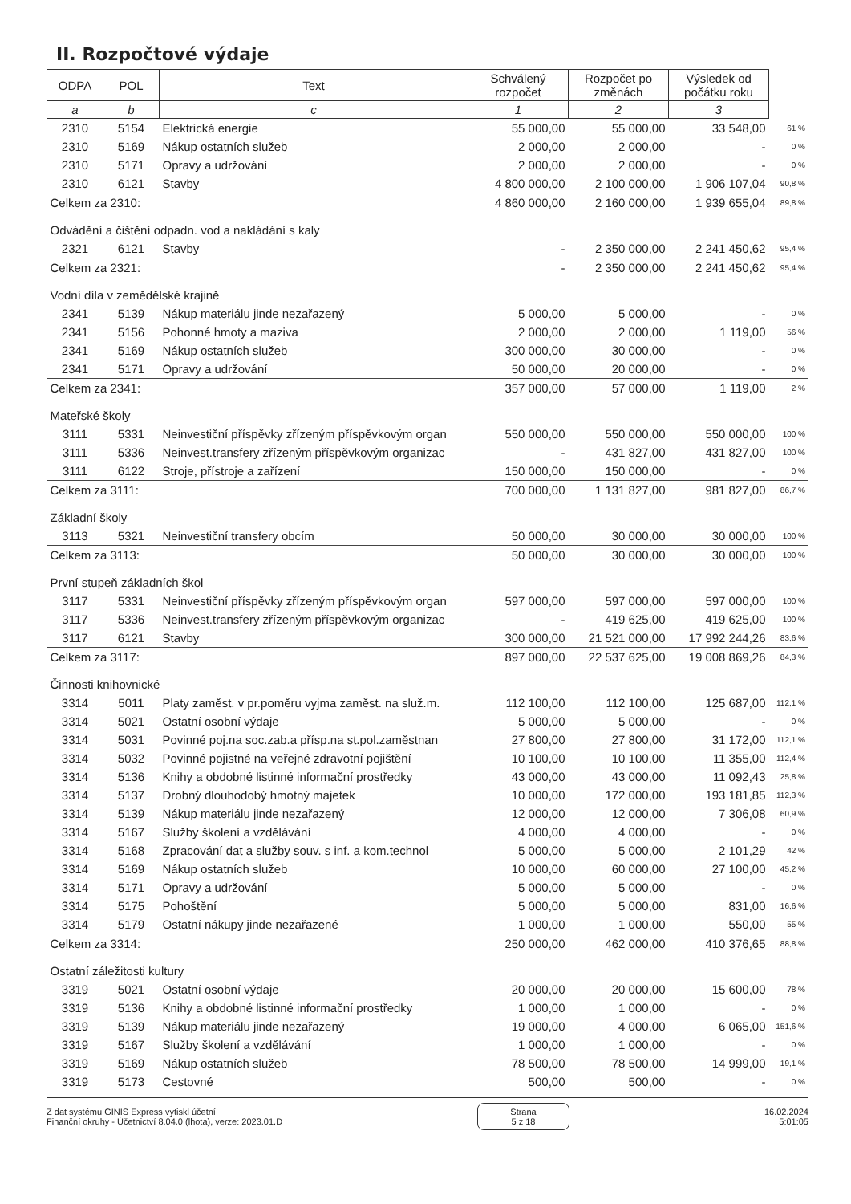II. Rozpočtové výdaje
| ODPA | POL | Text | Schválený rozpočet | Rozpočet po změnách | Výsledek od počátku roku | |
| --- | --- | --- | --- | --- | --- | --- |
| a | b | c | 1 | 2 | 3 | |
| 2310 | 5154 | Elektrická energie | 55 000,00 | 55 000,00 | 33 548,00 | 61 % |
| 2310 | 5169 | Nákup ostatních služeb | 2 000,00 | 2 000,00 | - | 0 % |
| 2310 | 5171 | Opravy a udržování | 2 000,00 | 2 000,00 | - | 0 % |
| 2310 | 6121 | Stavby | 4 800 000,00 | 2 100 000,00 | 1 906 107,04 | 90,8 % |
| Celkem za 2310: | | | 4 860 000,00 | 2 160 000,00 | 1 939 655,04 | 89,8 % |
| Odvádění a čištění odpadn. vod a nakládání s kaly | | | | | | |
| 2321 | 6121 | Stavby | - | 2 350 000,00 | 2 241 450,62 | 95,4 % |
| Celkem za 2321: | | | - | 2 350 000,00 | 2 241 450,62 | 95,4 % |
| Vodní díla v zemědělské krajině | | | | | | |
| 2341 | 5139 | Nákup materiálu jinde nezařazený | 5 000,00 | 5 000,00 | - | 0 % |
| 2341 | 5156 | Pohonné hmoty a maziva | 2 000,00 | 2 000,00 | 1 119,00 | 56 % |
| 2341 | 5169 | Nákup ostatních služeb | 300 000,00 | 30 000,00 | - | 0 % |
| 2341 | 5171 | Opravy a udržování | 50 000,00 | 20 000,00 | - | 0 % |
| Celkem za 2341: | | | 357 000,00 | 57 000,00 | 1 119,00 | 2 % |
| Mateřské školy | | | | | | |
| 3111 | 5331 | Neinvestiční příspěvky zřízeným příspěvkovým organ | 550 000,00 | 550 000,00 | 550 000,00 | 100 % |
| 3111 | 5336 | Neinvest.transfery zřízeným příspěvkovým organizac | - | 431 827,00 | 431 827,00 | 100 % |
| 3111 | 6122 | Stroje, přístroje a zařízení | 150 000,00 | 150 000,00 | - | 0 % |
| Celkem za 3111: | | | 700 000,00 | 1 131 827,00 | 981 827,00 | 86,7 % |
| Základní školy | | | | | | |
| 3113 | 5321 | Neinvestiční transfery obcím | 50 000,00 | 30 000,00 | 30 000,00 | 100 % |
| Celkem za 3113: | | | 50 000,00 | 30 000,00 | 30 000,00 | 100 % |
| První stupeň základních škol | | | | | | |
| 3117 | 5331 | Neinvestiční příspěvky zřízeným příspěvkovým organ | 597 000,00 | 597 000,00 | 597 000,00 | 100 % |
| 3117 | 5336 | Neinvest.transfery zřízeným příspěvkovým organizac | - | 419 625,00 | 419 625,00 | 100 % |
| 3117 | 6121 | Stavby | 300 000,00 | 21 521 000,00 | 17 992 244,26 | 83,6 % |
| Celkem za 3117: | | | 897 000,00 | 22 537 625,00 | 19 008 869,26 | 84,3 % |
| Činnosti knihovnické | | | | | | |
| 3314 | 5011 | Platy zaměst. v pr.poměru vyjma zaměst. na služ.m. | 112 100,00 | 112 100,00 | 125 687,00 | 112,1 % |
| 3314 | 5021 | Ostatní osobní výdaje | 5 000,00 | 5 000,00 | - | 0 % |
| 3314 | 5031 | Povinné poj.na soc.zab.a přísp.na st.pol.zaměstnan | 27 800,00 | 27 800,00 | 31 172,00 | 112,1 % |
| 3314 | 5032 | Povinné pojistné na veřejné zdravotní pojištění | 10 100,00 | 10 100,00 | 11 355,00 | 112,4 % |
| 3314 | 5136 | Knihy a obdobné listinné informační prostředky | 43 000,00 | 43 000,00 | 11 092,43 | 25,8 % |
| 3314 | 5137 | Drobný dlouhodobý hmotný majetek | 10 000,00 | 172 000,00 | 193 181,85 | 112,3 % |
| 3314 | 5139 | Nákup materiálu jinde nezařazený | 12 000,00 | 12 000,00 | 7 306,08 | 60,9 % |
| 3314 | 5167 | Služby školení a vzdělávání | 4 000,00 | 4 000,00 | - | 0 % |
| 3314 | 5168 | Zpracování dat a služby souv. s inf. a kom.technol | 5 000,00 | 5 000,00 | 2 101,29 | 42 % |
| 3314 | 5169 | Nákup ostatních služeb | 10 000,00 | 60 000,00 | 27 100,00 | 45,2 % |
| 3314 | 5171 | Opravy a udržování | 5 000,00 | 5 000,00 | - | 0 % |
| 3314 | 5175 | Pohoštění | 5 000,00 | 5 000,00 | 831,00 | 16,6 % |
| 3314 | 5179 | Ostatní nákupy jinde nezařazené | 1 000,00 | 1 000,00 | 550,00 | 55 % |
| Celkem za 3314: | | | 250 000,00 | 462 000,00 | 410 376,65 | 88,8 % |
| Ostatní záležitosti kultury | | | | | | |
| 3319 | 5021 | Ostatní osobní výdaje | 20 000,00 | 20 000,00 | 15 600,00 | 78 % |
| 3319 | 5136 | Knihy a obdobné listinné informační prostředky | 1 000,00 | 1 000,00 | - | 0 % |
| 3319 | 5139 | Nákup materiálu jinde nezařazený | 19 000,00 | 4 000,00 | 6 065,00 | 151,6 % |
| 3319 | 5167 | Služby školení a vzdělávání | 1 000,00 | 1 000,00 | - | 0 % |
| 3319 | 5169 | Nákup ostatních služeb | 78 500,00 | 78 500,00 | 14 999,00 | 19,1 % |
| 3319 | 5173 | Cestovné | 500,00 | 500,00 | - | 0 % |
Z dat systému GINIS Express vytiskl účetní
Finanční okruhy - Účetnictví 8.04.0 (lhota), verze: 2023.01.D
Strana
5 z 18
16.02.2024
5:01:05